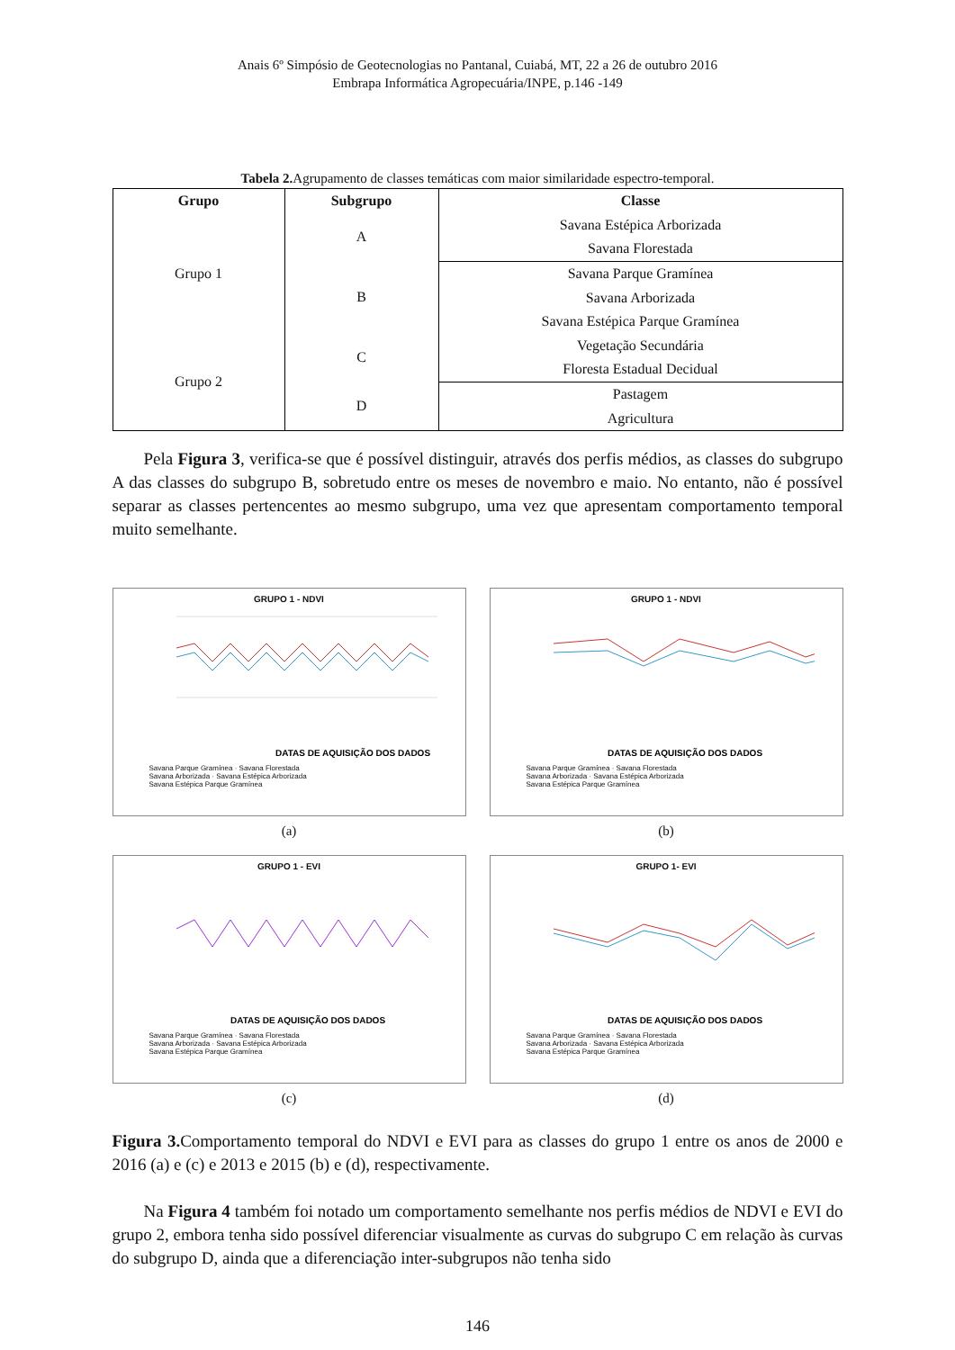Anais 6º Simpósio de Geotecnologias no Pantanal, Cuiabá, MT, 22 a 26 de outubro 2016
Embrapa Informática Agropecuária/INPE, p.146 -149
Tabela 2. Agrupamento de classes temáticas com maior similaridade espectro-temporal.
| Grupo | Subgrupo | Classe |
| --- | --- | --- |
| Grupo 1 | A | Savana Estépica Arborizada |
| | | Savana Florestada |
| | B | Savana Parque Gramínea |
| | | Savana Arborizada |
| | | Savana Estépica Parque Gramínea |
| Grupo 2 | C | Vegetação Secundária |
| | | Floresta Estadual Decidual |
| | D | Pastagem |
| | | Agricultura |
Pela Figura 3, verifica-se que é possível distinguir, através dos perfis médios, as classes do subgrupo A das classes do subgrupo B, sobretudo entre os meses de novembro e maio. No entanto, não é possível separar as classes pertencentes ao mesmo subgrupo, uma vez que apresentam comportamento temporal muito semelhante.
GRUPO 1 - NDVI
DATAS DE AQUISIÇÃO DOS DADOS
Savana Parque Gramínea · Savana Florestada
Savana Arborizada · Savana Estépica Arborizada
Savana Estépica Parque Gramínea
(a)
GRUPO 1 - NDVI
DATAS DE AQUISIÇÃO DOS DADOS
Savana Parque Gramínea · Savana Florestada
Savana Arborizada · Savana Estépica Arborizada
Savana Estépica Parque Gramínea
(b)
GRUPO 1 - EVI
DATAS DE AQUISIÇÃO DOS DADOS
Savana Parque Gramínea · Savana Florestada
Savana Arborizada · Savana Estépica Arborizada
Savana Estépica Parque Gramínea
(c)
GRUPO 1- EVI
DATAS DE AQUISIÇÃO DOS DADOS
Savana Parque Gramínea · Savana Florestada
Savana Arborizada · Savana Estépica Arborizada
Savana Estépica Parque Gramínea
(d)
Figura 3. Comportamento temporal do NDVI e EVI para as classes do grupo 1 entre os anos de 2000 e 2016 (a) e (c) e 2013 e 2015 (b) e (d), respectivamente.
Na Figura 4 também foi notado um comportamento semelhante nos perfis médios de NDVI e EVI do grupo 2, embora tenha sido possível diferenciar visualmente as curvas do subgrupo C em relação às curvas do subgrupo D, ainda que a diferenciação inter-subgrupos não tenha sido
146